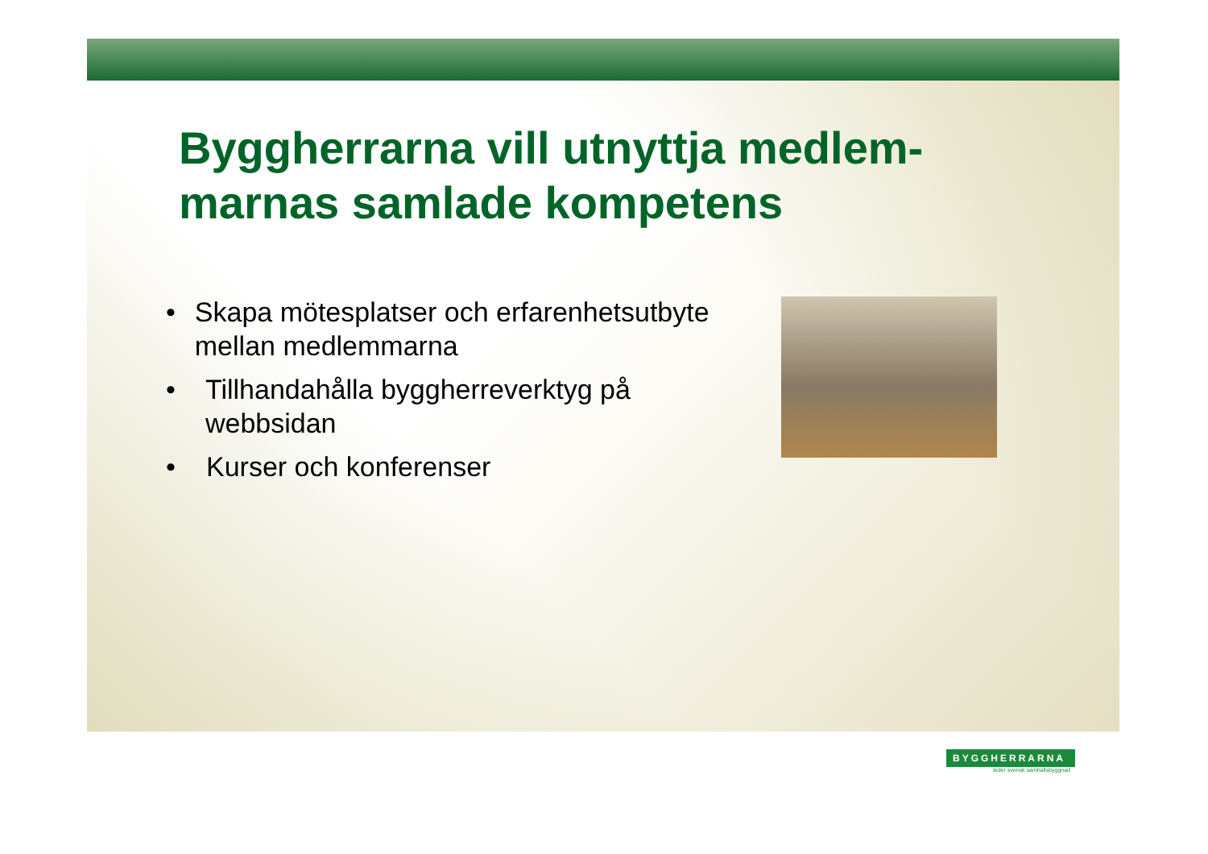Byggherrarna vill utnyttja medlem-
marnas samlade kompetens
• Skapa mötesplatser och erfarenhetsutbyte mellan medlemmarna
• Tillhandahålla byggherreverktyg på webbsidan
• Kurser och konferenser
BYGGHERRARNA
leder svensk samhällsbyggnad